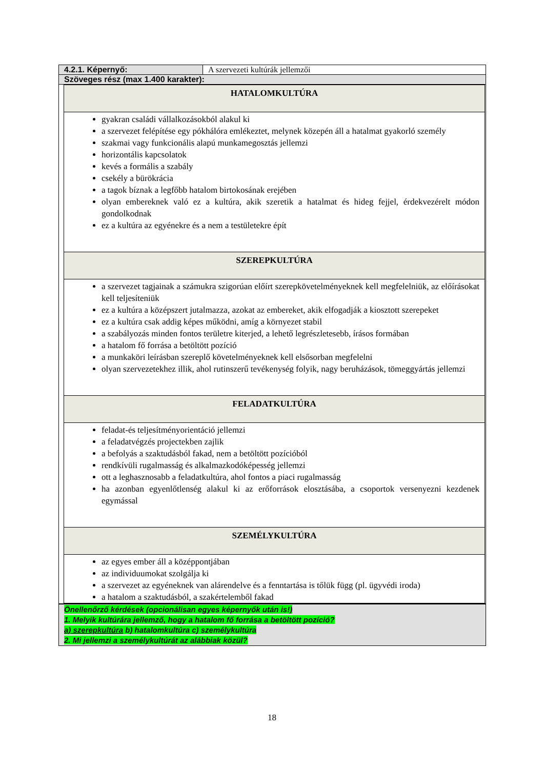| 4.2.1. Képernyő: | A szervezeti kultúrák jellemzői |
| Szöveges rész (max 1.400 karakter): | |
| HATALOMKULTÚRA |
| gyakran családi vállalkozásokból alakul ki a szervezet felépítése egy pókhálóra emlékeztet, melynek közepén áll a hatalmat gyakorló személy szakmai vagy funkcionális alapú munkamegosztás jellemzi horizontális kapcsolatok kevés a formális a szabály csekély a bürökrácia a tagok bíznak a legfőbb hatalom birtokosának erejében olyan embereknek való ez a kultúra, akik szeretik a hatalmat és hideg fejjel, érdekvezérelt módon gondolkodnak ez a kultúra az egyénekre és a nem a testületekre épít |
| SZEREPKULTÚRA |
| a szervezet tagjainak a számukra szigorúan előírt szerepkövetelményeknek kell megfelelniük, az előírásokat kell teljesíteniük ez a kultúra a középszert jutalmazza, azokat az embereket, akik elfogadják a kiosztott szerepeket ez a kultúra csak addig képes működni, amíg a környezet stabil a szabályozás minden fontos területre kiterjed, a lehető legrészletesebb, írásos formában a hatalom fő forrása a betöltött pozíció a munkaköri leírásban szereplő követelményeknek kell elsősorban megfelelni olyan szervezetekhez illik, ahol rutinszerű tevékenység folyik, nagy beruházások, tömeggyártás jellemzi |
| FELADATKULTÚRA |
| feladat-és teljesítményorientáció jellemzi a feladatvégzés projectekben zajlik a befolyás a szaktudásból fakad, nem a betöltött pozícióból rendkívüli rugalmasság és alkalmazkodóképesség jellemzi ott a leghasznosabb a feladatkultúra, ahol fontos a piaci rugalmasság ha azonban egyenlőtlenség alakul ki az erőforrások elosztásába, a csoportok versenyezni kezdenek egymással |
| SZEMÉLYKULTÚRA |
| az egyes ember áll a középpontjában az individuumokat szolgálja ki a szervezet az egyéneknek van alárendelve és a fenntartása is tőlük függ (pl. ügyvédi iroda) a hatalom a szaktudásból, a szakértelemből fakad |
Önellenőrző kérdések (opcionálisan egyes képernyők után is!)
1. Melyik kultúrára jellemző, hogy a hatalom fő forrása a betöltött pozíció?
a) szerepkultúra b) hatalomkultúra c) személykultúra
2. Mi jellemzi a személykultúrát az alábbiak közül?
18